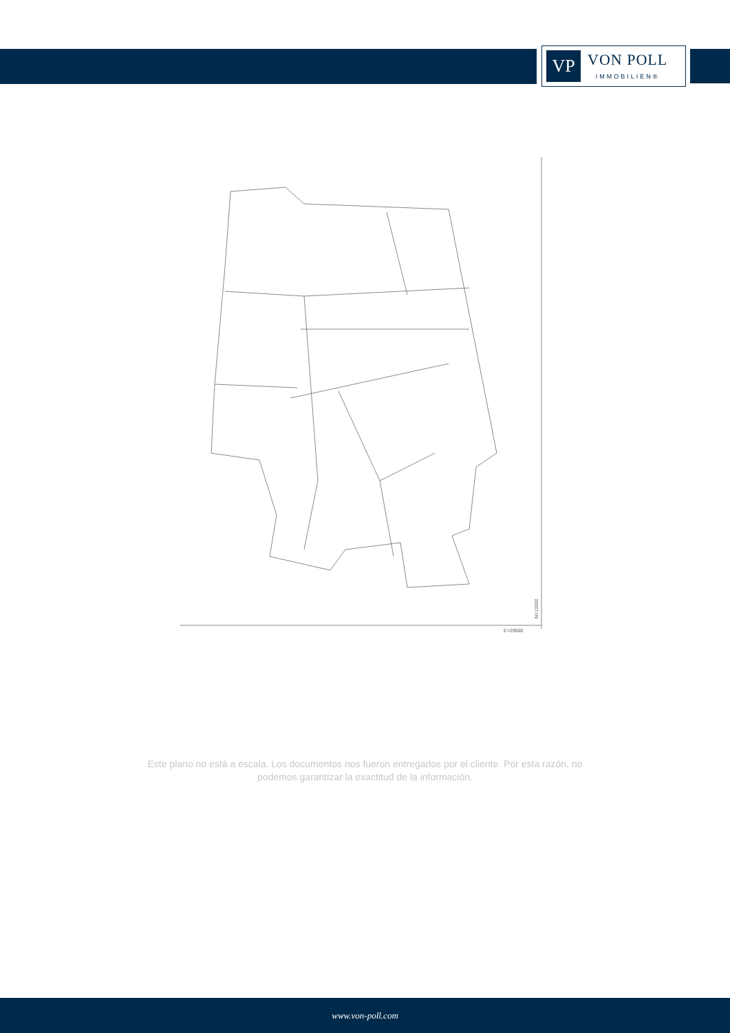VP
VON POLL
IMMOBILIEN®
N=13200
E=29500
Este plano no está a escala. Los documentos nos fueron entregados por el cliente. Por esta razón, no podemos garantizar la exactitud de la información.
www.von-poll.com